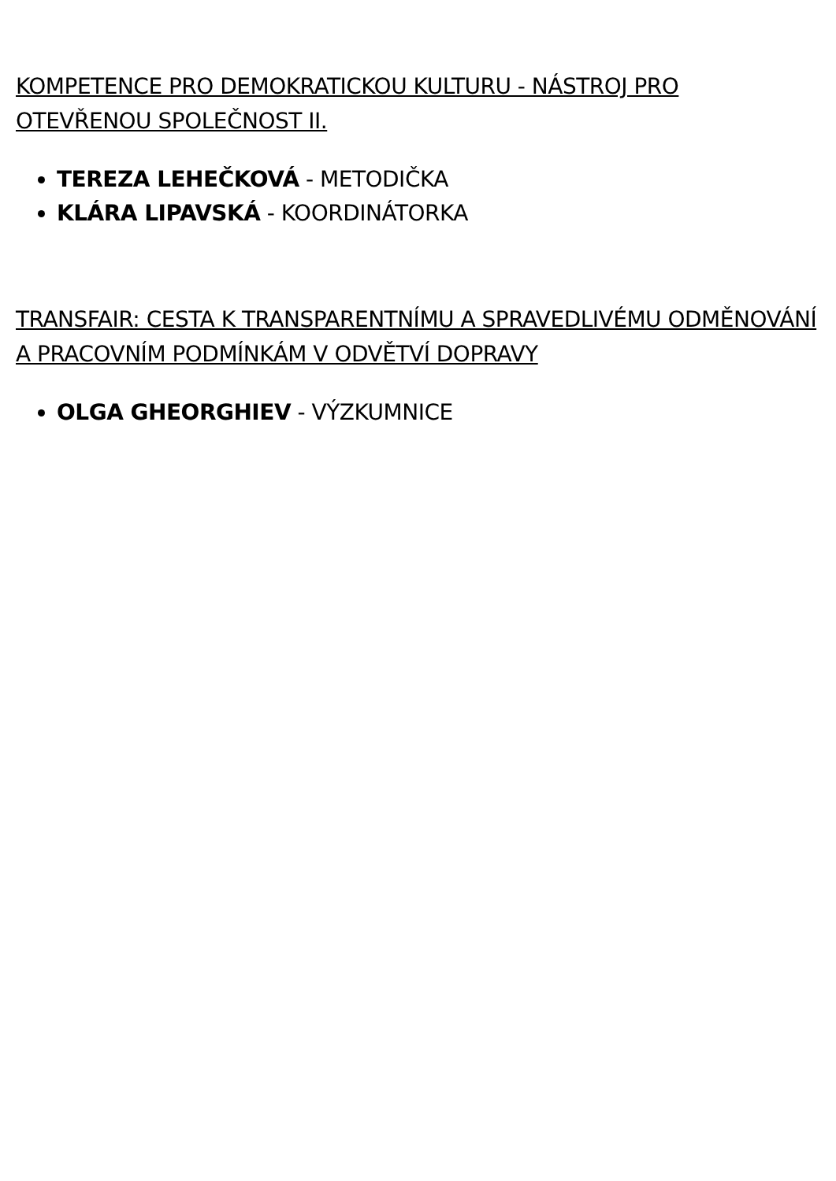KOMPETENCE PRO DEMOKRATICKOU KULTURU - NÁSTROJ PRO OTEVŘENOU SPOLEČNOST II.
TEREZA LEHEČKOVÁ - METODIČKA
KLÁRA LIPAVSKÁ - KOORDINÁTORKA
TRANSFAIR: CESTA K TRANSPARENTNÍMU A SPRAVEDLIVÉMU ODMĚNOVÁNÍ A PRACOVNÍM PODMÍNKÁM V ODVĚTVÍ DOPRAVY
OLGA GHEORGHIEV - VÝZKUMNICE